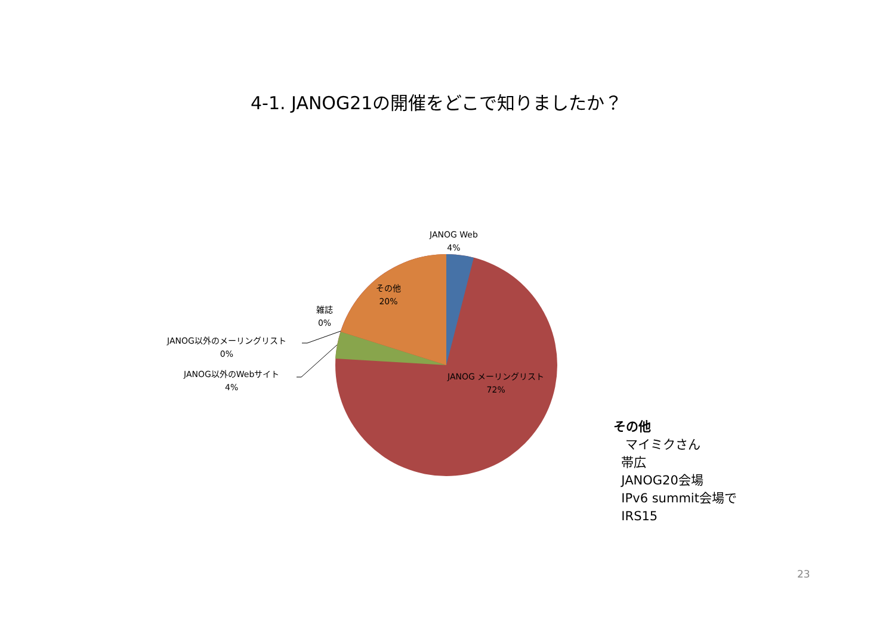4-1. JANOG21の開催をどこで知りましたか？
JANOG Web
4%
その他
20%
雑誌
0%
JANOG以外のメーリングリスト
0%
JANOG以外のWebサイト
4%
JANOG メーリングリスト
72%
その他
マイミクさん
帯広
JANOG20会場
IPv6 summit会場で
IRS15
23